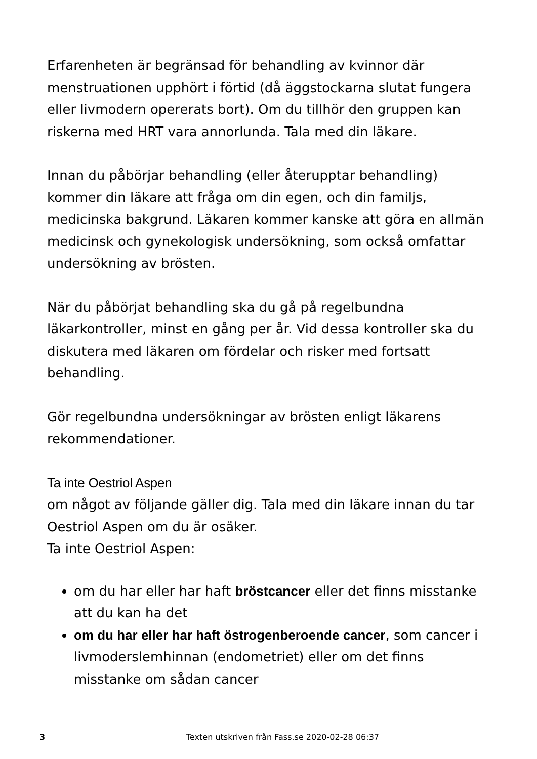Erfarenheten är begränsad för behandling av kvinnor där menstruationen upphört i förtid (då äggstockarna slutat fungera eller livmodern opererats bort). Om du tillhör den gruppen kan riskerna med HRT vara annorlunda. Tala med din läkare.
Innan du påbörjar behandling (eller återupptar behandling) kommer din läkare att fråga om din egen, och din familjs, medicinska bakgrund. Läkaren kommer kanske att göra en allmän medicinsk och gynekologisk undersökning, som också omfattar undersökning av brösten.
När du påbörjat behandling ska du gå på regelbundna läkarkontroller, minst en gång per år. Vid dessa kontroller ska du diskutera med läkaren om fördelar och risker med fortsatt behandling.
Gör regelbundna undersökningar av brösten enligt läkarens rekommendationer.
Ta inte Oestriol Aspen
om något av följande gäller dig. Tala med din läkare innan du tar Oestriol Aspen om du är osäker.
Ta inte Oestriol Aspen:
om du har eller har haft bröstcancer eller det finns misstanke att du kan ha det
om du har eller har haft östrogenberoende cancer, som cancer i livmoderslemhinnan (endometriet) eller om det finns misstanke om sådan cancer
3 Texten utskriven från Fass.se 2020-02-28 06:37